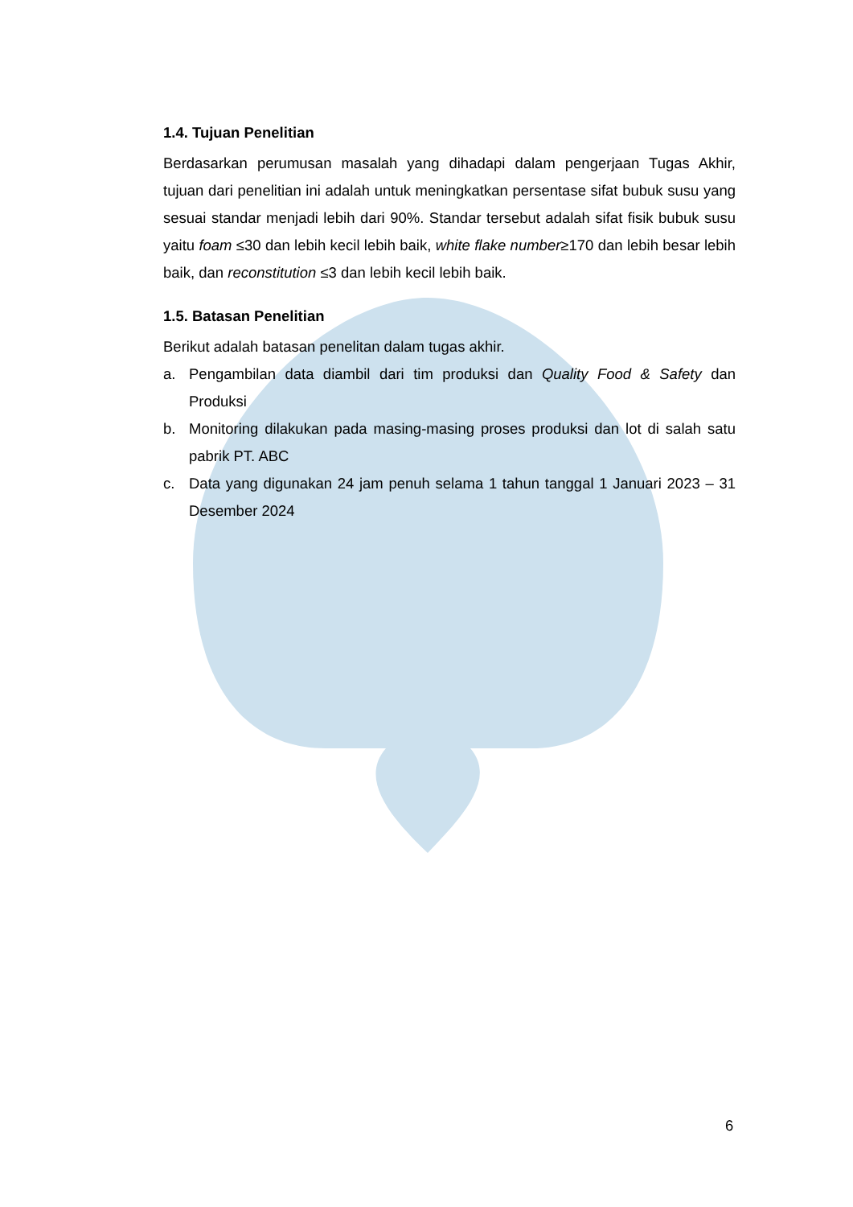1.4. Tujuan Penelitian
Berdasarkan perumusan masalah yang dihadapi dalam pengerjaan Tugas Akhir, tujuan dari penelitian ini adalah untuk meningkatkan persentase sifat bubuk susu yang sesuai standar menjadi lebih dari 90%. Standar tersebut adalah sifat fisik bubuk susu yaitu foam ≤30 dan lebih kecil lebih baik, white flake number≥170 dan lebih besar lebih baik, dan reconstitution ≤3 dan lebih kecil lebih baik.
1.5. Batasan Penelitian
Berikut adalah batasan penelitan dalam tugas akhir.
a. Pengambilan data diambil dari tim produksi dan Quality Food & Safety dan Produksi
b. Monitoring dilakukan pada masing-masing proses produksi dan lot di salah satu pabrik PT. ABC
c. Data yang digunakan 24 jam penuh selama 1 tahun tanggal 1 Januari 2023 – 31 Desember 2024
6